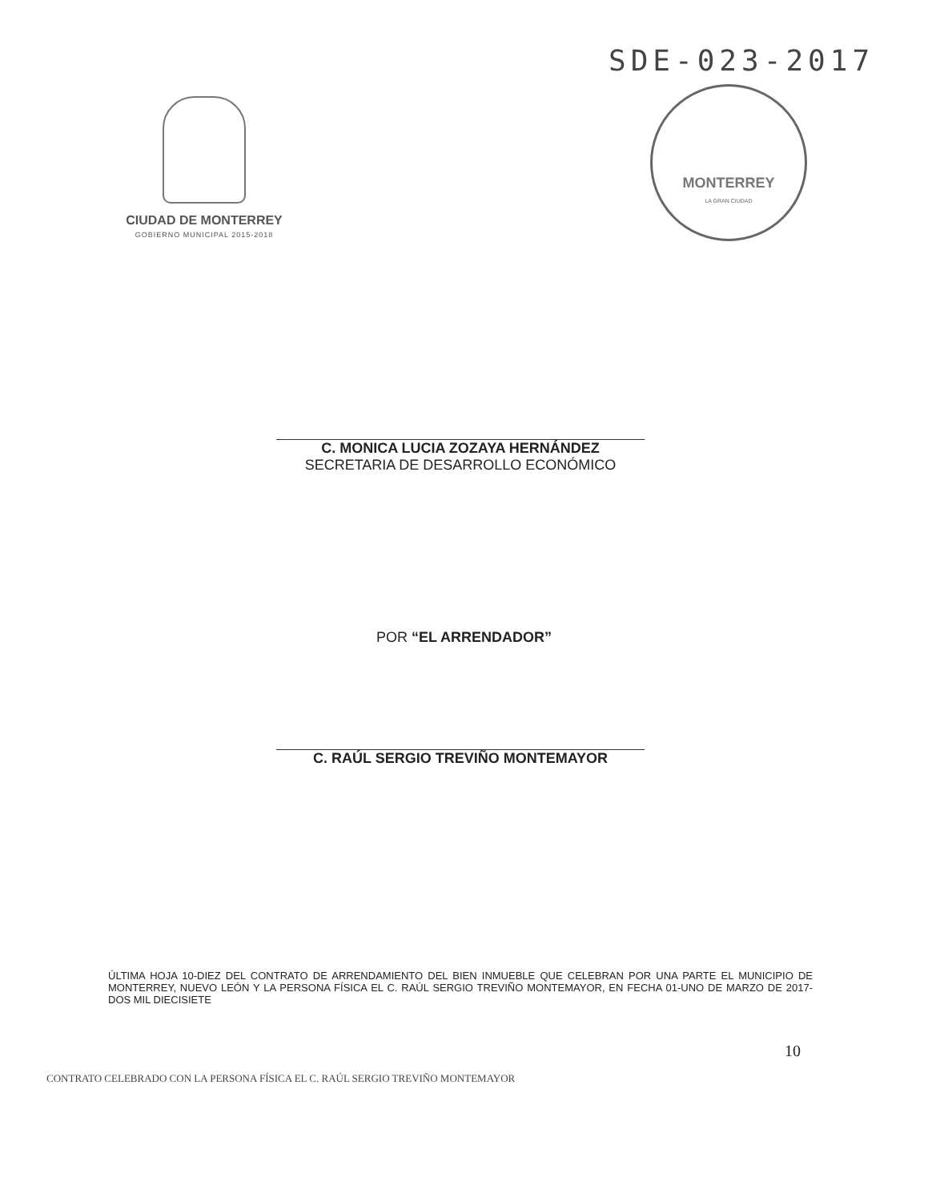SDE-023-2017
CIUDAD DE MONTERREY
GOBIERNO MUNICIPAL 2015-2018
MONTERREY
LA GRAN CIUDAD
C. MONICA LUCIA ZOZAYA HERNÁNDEZ
SECRETARIA DE DESARROLLO ECONÓMICO
POR “EL ARRENDADOR”
C. RAÚL SERGIO TREVIÑO MONTEMAYOR
ÚLTIMA HOJA 10-DIEZ DEL CONTRATO DE ARRENDAMIENTO DEL BIEN INMUEBLE QUE CELEBRAN POR UNA PARTE EL MUNICIPIO DE MONTERREY, NUEVO LEÓN Y LA PERSONA FÍSICA EL C. RAÚL SERGIO TREVIÑO MONTEMAYOR, EN FECHA 01-UNO DE MARZO DE 2017-DOS MIL DIECISIETE
10
CONTRATO CELEBRADO CON LA PERSONA FÍSICA EL C. RAÚL SERGIO TREVIÑO MONTEMAYOR